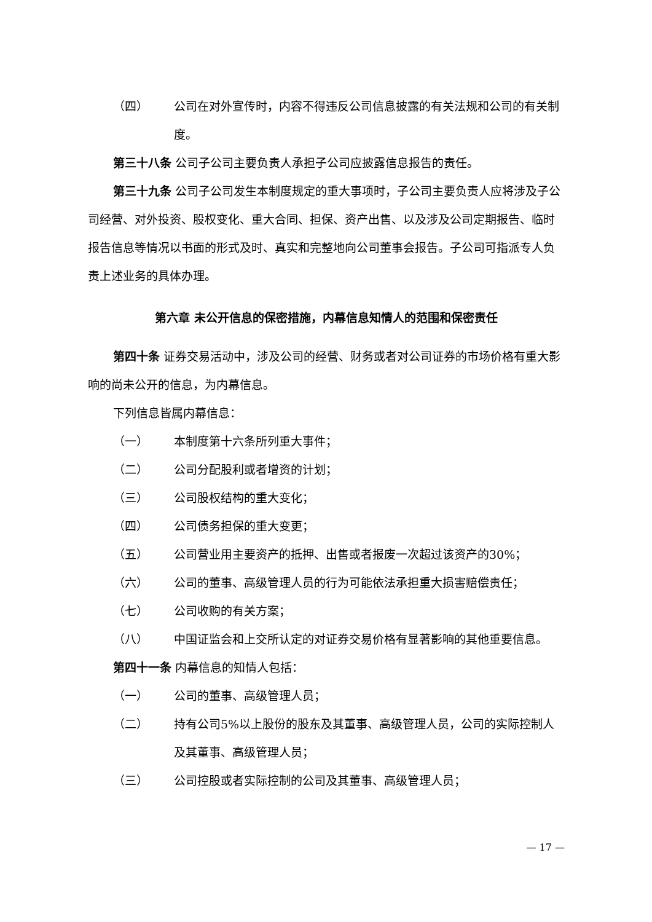（四） 公司在对外宣传时，内容不得违反公司信息披露的有关法规和公司的有关制度。
第三十八条 公司子公司主要负责人承担子公司应披露信息报告的责任。
第三十九条 公司子公司发生本制度规定的重大事项时，子公司主要负责人应将涉及子公司经营、对外投资、股权变化、重大合同、担保、资产出售、以及涉及公司定期报告、临时报告信息等情况以书面的形式及时、真实和完整地向公司董事会报告。子公司可指派专人负责上述业务的具体办理。
第六章 未公开信息的保密措施，内幕信息知情人的范围和保密责任
第四十条 证券交易活动中，涉及公司的经营、财务或者对公司证券的市场价格有重大影响的尚未公开的信息，为内幕信息。
下列信息皆属内幕信息：
（一） 本制度第十六条所列重大事件；
（二） 公司分配股利或者增资的计划；
（三） 公司股权结构的重大变化；
（四） 公司债务担保的重大变更；
（五） 公司营业用主要资产的抵押、出售或者报废一次超过该资产的30%；
（六） 公司的董事、高级管理人员的行为可能依法承担重大损害赔偿责任；
（七） 公司收购的有关方案；
（八） 中国证监会和上交所认定的对证券交易价格有显著影响的其他重要信息。
第四十一条 内幕信息的知情人包括：
（一） 公司的董事、高级管理人员；
（二） 持有公司5%以上股份的股东及其董事、高级管理人员，公司的实际控制人及其董事、高级管理人员；
（三） 公司控股或者实际控制的公司及其董事、高级管理人员；
— 17 —